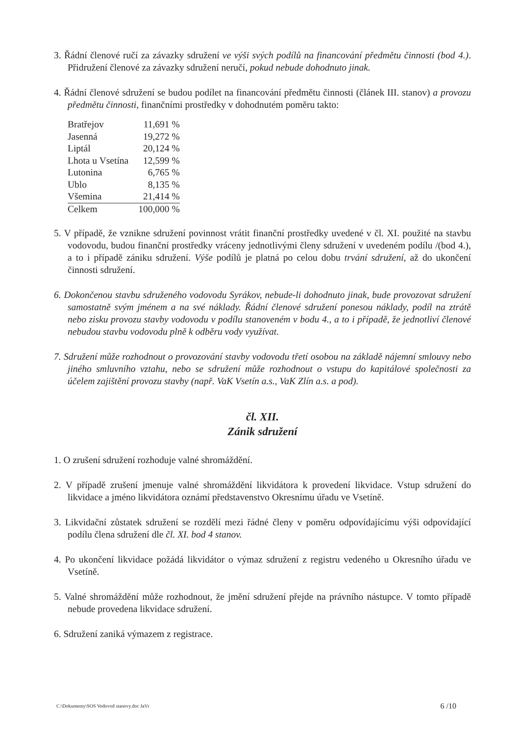3. Řádní členové ručí za závazky sdružení ve výši svých podílů na financování předmětu činnosti (bod 4.). Přidružení členové za závazky sdružení neručí, pokud nebude dohodnuto jinak.
4. Řádní členové sdružení se budou podílet na financování předmětu činnosti (článek III. stanov) a provozu předmětu činnosti, finančními prostředky v dohodnutém poměru takto:
| Bratřejov | 11,691 % |
| Jasenná | 19,272 % |
| Liptál | 20,124 % |
| Lhota u Vsetína | 12,599 % |
| Lutonina | 6,765 % |
| Ublo | 8,135 % |
| Všemina | 21,414 % |
| Celkem | 100,000 % |
5. V případě, že vznikne sdružení povinnost vrátit finanční prostředky uvedené v čl. XI. použité na stavbu vodovodu, budou finanční prostředky vráceny jednotlivými členy sdružení v uvedeném podílu /(bod 4.), a to i případě zániku sdružení. Výše podílů je platná po celou dobu trvání sdružení, až do ukončení činnosti sdružení.
6. Dokončenou stavbu sdruženého vodovodu Syrákov, nebude-li dohodnuto jinak, bude provozovat sdružení samostatně svým jménem a na své náklady. Řádní členové sdružení ponesou náklady, podíl na ztrátě nebo zisku provozu stavby vodovodu v podílu stanoveném v bodu 4., a to i případě, že jednotliví členové nebudou stavbu vodovodu plně k odběru vody využívat.
7. Sdružení může rozhodnout o provozování stavby vodovodu třetí osobou na základě nájemní smlouvy nebo jiného smluvního vztahu, nebo se sdružení může rozhodnout o vstupu do kapitálové společnosti za účelem zajištění provozu stavby (např. VaK Vsetín a.s., VaK Zlín a.s. a pod).
čl. XII.
Zánik sdružení
1. O zrušení sdružení rozhoduje valné shromáždění.
2. V případě zrušení jmenuje valné shromáždění likvidátora k provedení likvidace. Vstup sdružení do likvidace a jméno likvidátora oznámí představenstvo Okresnímu úřadu ve Vsetíně.
3. Likvidační zůstatek sdružení se rozdělí mezi řádné členy v poměru odpovídajícímu výši odpovídající podílu člena sdružení dle čl. XI. bod 4 stanov.
4. Po ukončení likvidace požádá likvidátor o výmaz sdružení z registru vedeného u Okresního úřadu ve Vsetíně.
5. Valné shromáždění může rozhodnout, že jmění sdružení přejde na právního nástupce. V tomto případě nebude provedena likvidace sdružení.
6. Sdružení zaniká výmazem z registrace.
C:\Dokumenty\SOS Vodovod stanovy.doc JaVr 6 /10